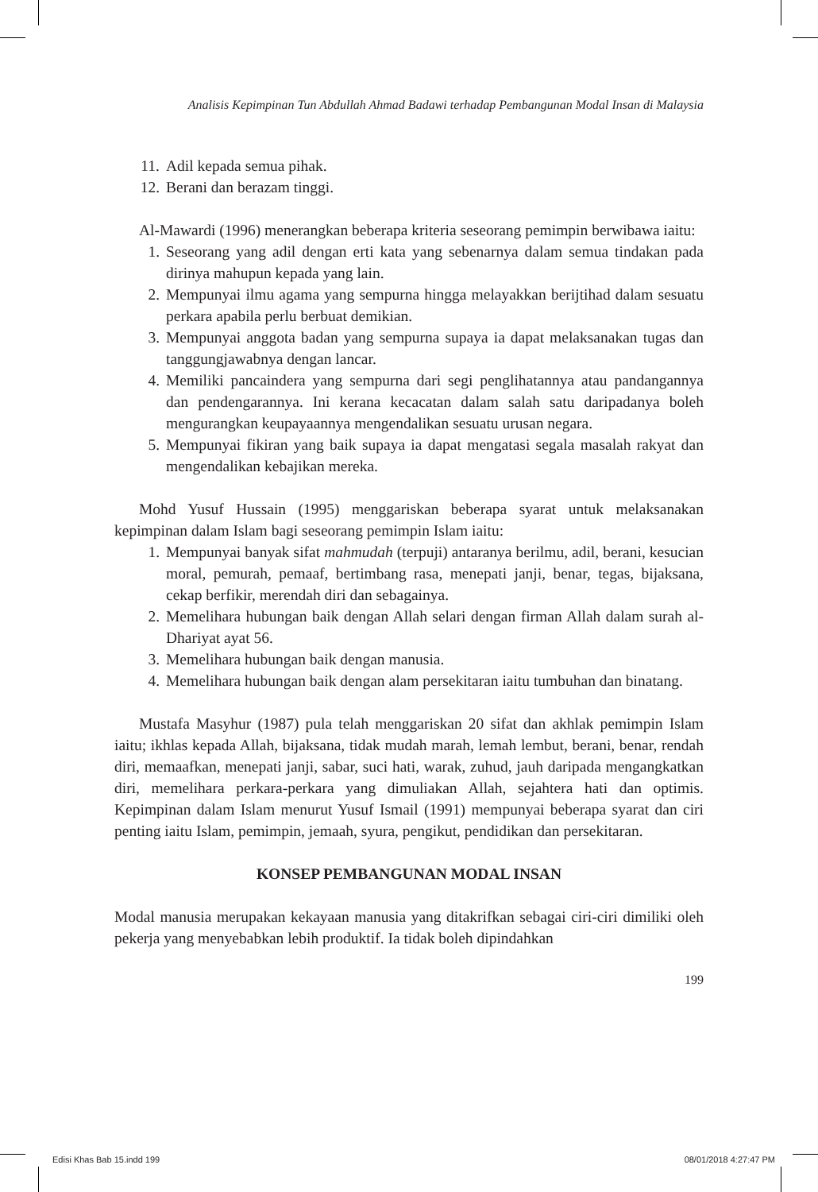Analisis Kepimpinan Tun Abdullah Ahmad Badawi terhadap Pembangunan Modal Insan di Malaysia
11. Adil kepada semua pihak.
12. Berani dan berazam tinggi.
Al-Mawardi (1996) menerangkan beberapa kriteria seseorang pemimpin berwibawa iaitu:
1. Seseorang yang adil dengan erti kata yang sebenarnya dalam semua tindakan pada dirinya mahupun kepada yang lain.
2. Mempunyai ilmu agama yang sempurna hingga melayakkan berijtihad dalam sesuatu perkara apabila perlu berbuat demikian.
3. Mempunyai anggota badan yang sempurna supaya ia dapat melaksanakan tugas dan tanggungjawabnya dengan lancar.
4. Memiliki pancaindera yang sempurna dari segi penglihatannya atau pandangannya dan pendengarannya. Ini kerana kecacatan dalam salah satu daripadanya boleh mengurangkan keupayaannya mengendalikan sesuatu urusan negara.
5. Mempunyai fikiran yang baik supaya ia dapat mengatasi segala masalah rakyat dan mengendalikan kebajikan mereka.
Mohd Yusuf Hussain (1995) menggariskan beberapa syarat untuk melaksanakan kepimpinan dalam Islam bagi seseorang pemimpin Islam iaitu:
1. Mempunyai banyak sifat mahmudah (terpuji) antaranya berilmu, adil, berani, kesucian moral, pemurah, pemaaf, bertimbang rasa, menepati janji, benar, tegas, bijaksana, cekap berfikir, merendah diri dan sebagainya.
2. Memelihara hubungan baik dengan Allah selari dengan firman Allah dalam surah al-Dhariyat ayat 56.
3. Memelihara hubungan baik dengan manusia.
4. Memelihara hubungan baik dengan alam persekitaran iaitu tumbuhan dan binatang.
Mustafa Masyhur (1987) pula telah menggariskan 20 sifat dan akhlak pemimpin Islam iaitu; ikhlas kepada Allah, bijaksana, tidak mudah marah, lemah lembut, berani, benar, rendah diri, memaafkan, menepati janji, sabar, suci hati, warak, zuhud, jauh daripada mengangkatkan diri, memelihara perkara-perkara yang dimuliakan Allah, sejahtera hati dan optimis. Kepimpinan dalam Islam menurut Yusuf Ismail (1991) mempunyai beberapa syarat dan ciri penting iaitu Islam, pemimpin, jemaah, syura, pengikut, pendidikan dan persekitaran.
KONSEP PEMBANGUNAN MODAL INSAN
Modal manusia merupakan kekayaan manusia yang ditakrifkan sebagai ciri-ciri dimiliki oleh pekerja yang menyebabkan lebih produktif. Ia tidak boleh dipindahkan
199
Edisi Khas Bab 15.indd 199 08/01/2018 4:27:47 PM